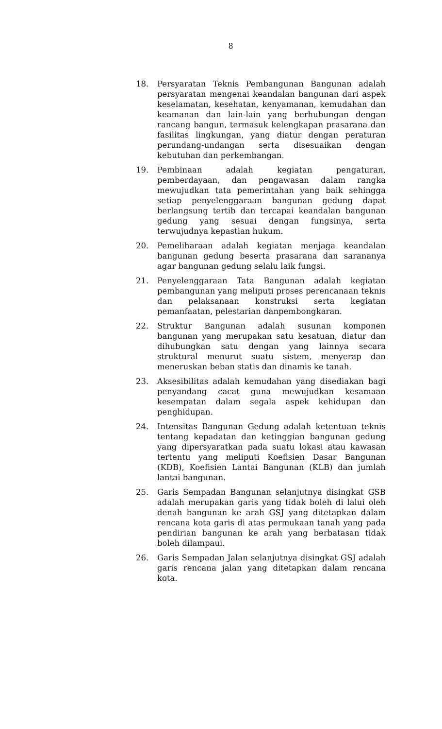8
18. Persyaratan Teknis Pembangunan Bangunan adalah persyaratan mengenai keandalan bangunan dari aspek keselamatan, kesehatan, kenyamanan, kemudahan dan keamanan dan lain-lain yang berhubungan dengan rancang bangun, termasuk kelengkapan prasarana dan fasilitas lingkungan, yang diatur dengan peraturan perundang-undangan serta disesuaikan dengan kebutuhan dan perkembangan.
19. Pembinaan adalah kegiatan pengaturan, pemberdayaan, dan pengawasan dalam rangka mewujudkan tata pemerintahan yang baik sehingga setiap penyelenggaraan bangunan gedung dapat berlangsung tertib dan tercapai keandalan bangunan gedung yang sesuai dengan fungsinya, serta terwujudnya kepastian hukum.
20. Pemeliharaan adalah kegiatan menjaga keandalan bangunan gedung beserta prasarana dan sarananya agar bangunan gedung selalu laik fungsi.
21. Penyelenggaraan Tata Bangunan adalah kegiatan pembangunan yang meliputi proses perencanaan teknis dan pelaksanaan konstruksi serta kegiatan pemanfaatan, pelestarian danpembongkaran.
22. Struktur Bangunan adalah susunan komponen bangunan yang merupakan satu kesatuan, diatur dan dihubungkan satu dengan yang lainnya secara struktural menurut suatu sistem, menyerap dan meneruskan beban statis dan dinamis ke tanah.
23. Aksesibilitas adalah kemudahan yang disediakan bagi penyandang cacat guna mewujudkan kesamaan kesempatan dalam segala aspek kehidupan dan penghidupan.
24. Intensitas Bangunan Gedung adalah ketentuan teknis tentang kepadatan dan ketinggian bangunan gedung yang dipersyaratkan pada suatu lokasi atau kawasan tertentu yang meliputi Koefisien Dasar Bangunan (KDB), Koefisien Lantai Bangunan (KLB) dan jumlah lantai bangunan.
25. Garis Sempadan Bangunan selanjutnya disingkat GSB adalah merupakan garis yang tidak boleh di lalui oleh denah bangunan ke arah GSJ yang ditetapkan dalam rencana kota garis di atas permukaan tanah yang pada pendirian bangunan ke arah yang berbatasan tidak boleh dilampaui.
26. Garis Sempadan Jalan selanjutnya disingkat GSJ adalah garis rencana jalan yang ditetapkan dalam rencana kota.